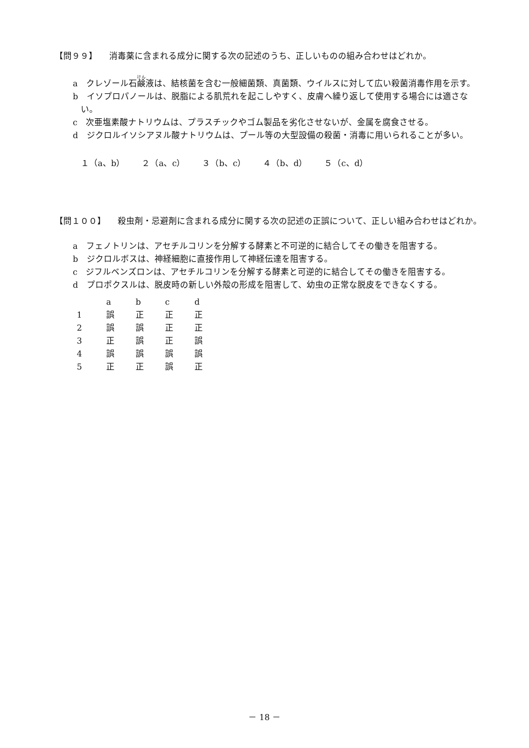【問９９】 消毒薬に含まれる成分に関する次の記述のうち、正しいものの組み合わせはどれか。
a　クレゾール石鹸液は、結核菌を含む一般細菌類、真菌類、ウイルスに対して広い殺菌消毒作用を示す。
b　イソプロパノールは、脱脂による肌荒れを起こしやすく、皮膚へ繰り返して使用する場合には適さない。
c　次亜塩素酸ナトリウムは、プラスチックやゴム製品を劣化させないが、金属を腐食させる。
d　ジクロルイソシアヌル酸ナトリウムは、プール等の大型設備の殺菌・消毒に用いられることが多い。
１（a、b）　　２（a、c）　　３（b、c）　　４（b、d）　　５（c、d）
【問１００】 殺虫剤・忌避剤に含まれる成分に関する次の記述の正誤について、正しい組み合わせはどれか。
a　フェノトリンは、アセチルコリンを分解する酵素と不可逆的に結合してその働きを阻害する。
b　ジクロルボスは、神経細胞に直接作用して神経伝達を阻害する。
c　ジフルベンズロンは、アセチルコリンを分解する酵素と可逆的に結合してその働きを阻害する。
d　プロポクスルは、脱皮時の新しい外殻の形成を阻害して、幼虫の正常な脱皮をできなくする。
| | a | b | c | d |
| --- | --- | --- | --- | --- |
| 1 | 誤 | 正 | 正 | 正 |
| 2 | 誤 | 誤 | 正 | 正 |
| 3 | 正 | 誤 | 正 | 誤 |
| 4 | 誤 | 誤 | 誤 | 誤 |
| 5 | 正 | 正 | 誤 | 正 |
－ 18 －